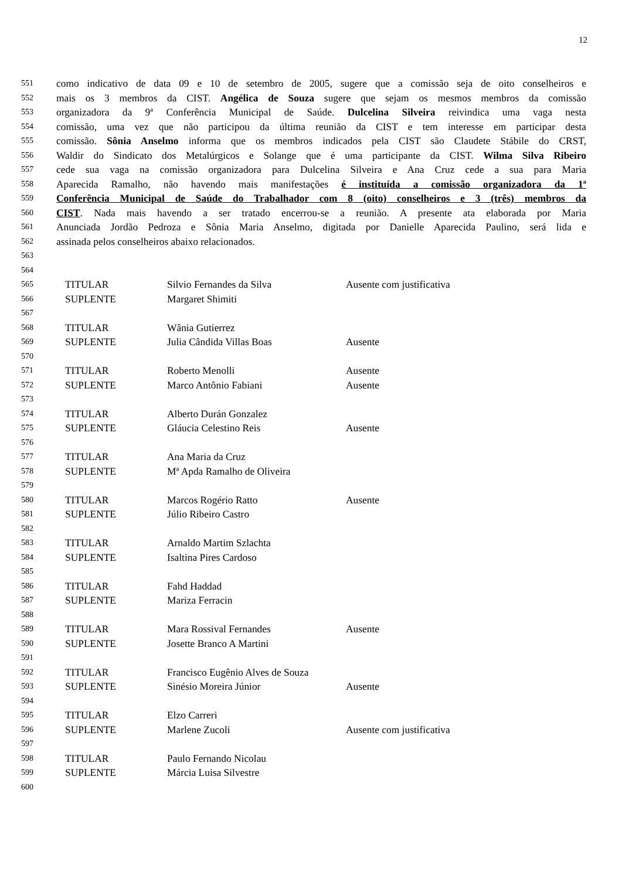12
551
como indicativo de data 09 e 10 de setembro de 2005, sugere que a comissão seja de oito conselheiros e
552
mais os 3 membros da CIST. Angélica de Souza sugere que sejam os mesmos membros da comissão
553
organizadora da 9ª Conferência Municipal de Saúde. Dulcelina Silveira reivindica uma vaga nesta
554
comissão, uma vez que não participou da última reunião da CIST e tem interesse em participar desta
555
comissão. Sônia Anselmo informa que os membros indicados pela CIST são Claudete Stábile do CRST,
556
Waldir do Sindicato dos Metalúrgicos e Solange que é uma participante da CIST. Wilma Silva Ribeiro
557
cede sua vaga na comissão organizadora para Dulcelina Silveira e Ana Cruz cede a sua para Maria
558
Aparecida Ramalho, não havendo mais manifestações é instituída a comissão organizadora da 1ª
559
Conferência Municipal de Saúde do Trabalhador com 8 (oito) conselheiros e 3 (três) membros da
560
CIST. Nada mais havendo a ser tratado encerrou-se a reunião. A presente ata elaborada por Maria
561
Anunciada Jordão Pedroza e Sônia Maria Anselmo, digitada por Danielle Aparecida Paulino, será lida e
562
assinada pelos conselheiros abaixo relacionados.
563
564
565
TITULAR Silvio Fernandes da Silva Ausente com justificativa
566
SUPLENTE Margaret Shimiti
567
568
TITULAR Wânia Gutierrez
569
SUPLENTE Julia Cândida Villas Boas Ausente
570
571
TITULAR Roberto Menolli Ausente
572
SUPLENTE Marco Antônio Fabiani Ausente
573
574
TITULAR Alberto Durán Gonzalez
575
SUPLENTE Gláucia Celestino Reis Ausente
576
577
TITULAR Ana Maria da Cruz
578
SUPLENTE Mª Apda Ramalho de Oliveira
579
580
TITULAR Marcos Rogério Ratto Ausente
581
SUPLENTE Júlio Ribeiro Castro
582
583
TITULAR Arnaldo Martim Szlachta
584
SUPLENTE Isaltina Pires Cardoso
585
586
TITULAR Fahd Haddad
587
SUPLENTE Mariza Ferracin
588
589
TITULAR Mara Rossival Fernandes Ausente
590
SUPLENTE Josette Branco A Martini
591
592
TITULAR Francisco Eugênio Alves de Souza
593
SUPLENTE Sinésio Moreira Júnior Ausente
594
595
TITULAR Elzo Carreri
596
SUPLENTE Marlene Zucoli Ausente com justificativa
597
598
TITULAR Paulo Fernando Nicolau
599
SUPLENTE Márcia Luisa Silvestre
600